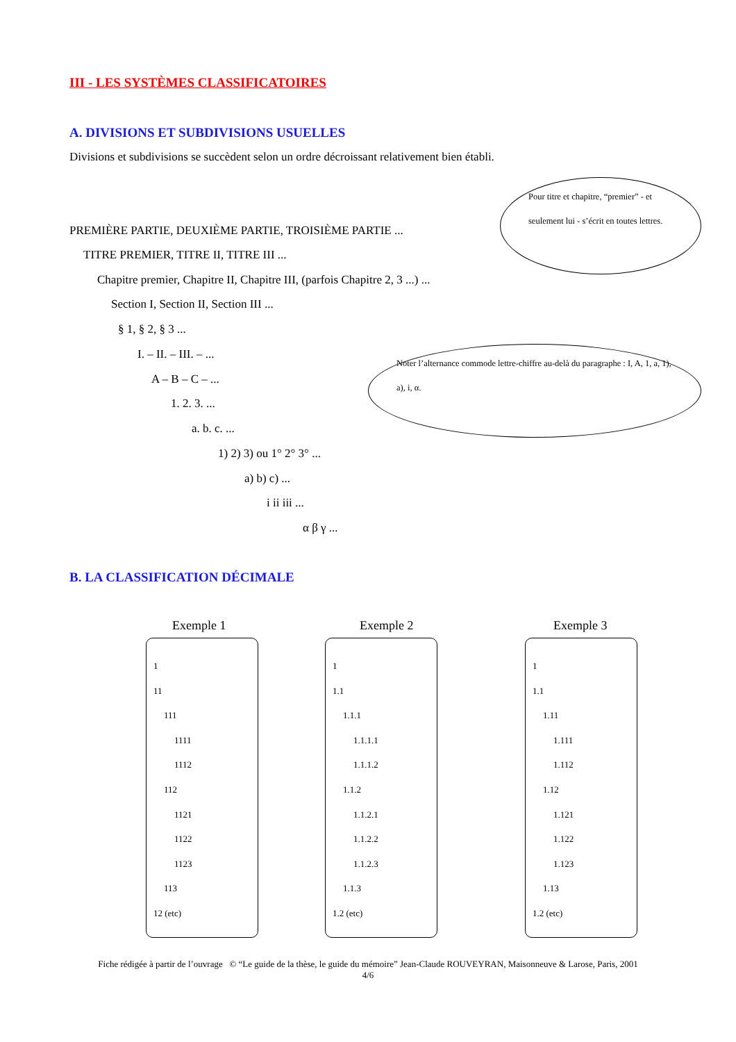III - LES SYSTÈMES CLASSIFICATOIRES
A. DIVISIONS ET SUBDIVISIONS USUELLES
Divisions et subdivisions se succèdent selon un ordre décroissant relativement bien établi.
Pour titre et chapitre, “premier” - et seulement lui - s’écrit en toutes lettres.
PREMIÈRE PARTIE, DEUXIÈME PARTIE, TROISIÈME PARTIE ...
TITRE PREMIER, TITRE II, TITRE III ...
Chapitre premier, Chapitre II, Chapitre III, (parfois Chapitre 2, 3 ...) ...
Section I, Section II, Section III ...
§ 1, § 2, § 3 ...
I. – II. – III. – ...
Noter l’alternance commode lettre-chiffre au-delà du paragraphe : I, A, 1, a, 1), a), i, α.
A – B – C – ...
1. 2. 3. ...
a. b. c. ...
1) 2) 3) ou 1° 2° 3° ...
a) b) c) ...
i ii iii ...
α β γ ...
B. LA CLASSIFICATION DÉCIMALE
Exemple 1 Exemple 2 Exemple 3
1
11
111
1111
1112
112
1121
1122
1123
113
12 (etc)
1
1.1
1.1.1
1.1.1.1
1.1.1.2
1.1.2
1.1.2.1
1.1.2.2
1.1.2.3
1.1.3
1.2 (etc)
1
1.1
1.11
1.111
1.112
1.12
1.121
1.122
1.123
1.13
1.2 (etc)
Fiche rédigée à partir de l’ouvrage © “Le guide de la thèse, le guide du mémoire” Jean-Claude ROUVEYRAN, Maisonneuve & Larose, Paris, 2001
4/6